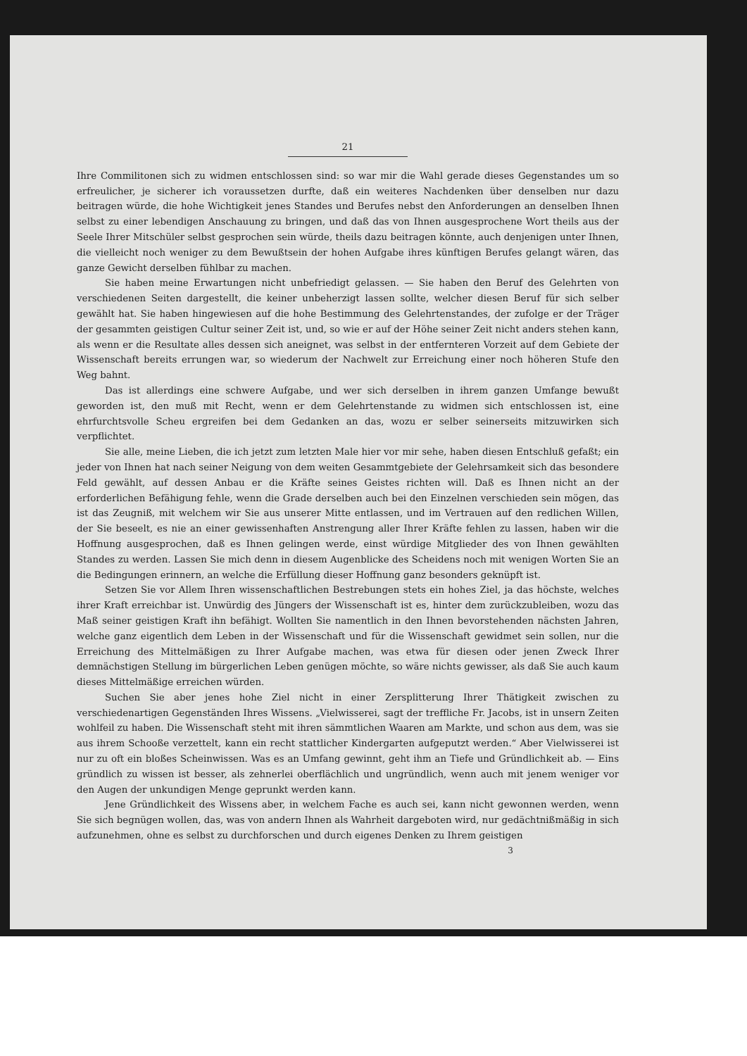21
Ihre Commilitonen sich zu widmen entschlossen sind: so war mir die Wahl gerade dieses Gegenstandes um so erfreulicher, je sicherer ich voraussetzen durfte, daß ein weiteres Nachdenken über denselben nur dazu beitragen würde, die hohe Wichtigkeit jenes Standes und Berufes nebst den Anforderungen an denselben Ihnen selbst zu einer lebendigen Anschauung zu bringen, und daß das von Ihnen ausgesprochene Wort theils aus der Seele Ihrer Mitschüler selbst gesprochen sein würde, theils dazu beitragen könnte, auch denjenigen unter Ihnen, die vielleicht noch weniger zu dem Bewußtsein der hohen Aufgabe ihres künftigen Berufes gelangt wären, das ganze Gewicht derselben fühlbar zu machen.
Sie haben meine Erwartungen nicht unbefriedigt gelassen. — Sie haben den Beruf des Gelehrten von verschiedenen Seiten dargestellt, die keiner unbeherzigt lassen sollte, welcher diesen Beruf für sich selber gewählt hat. Sie haben hingewiesen auf die hohe Bestimmung des Gelehrtenstandes, der zufolge er der Träger der gesammten geistigen Cultur seiner Zeit ist, und, so wie er auf der Höhe seiner Zeit nicht anders stehen kann, als wenn er die Resultate alles dessen sich aneignet, was selbst in der entfernteren Vorzeit auf dem Gebiete der Wissenschaft bereits errungen war, so wiederum der Nachwelt zur Erreichung einer noch höheren Stufe den Weg bahnt.
Das ist allerdings eine schwere Aufgabe, und wer sich derselben in ihrem ganzen Umfange bewußt geworden ist, den muß mit Recht, wenn er dem Gelehrtenstande zu widmen sich entschlossen ist, eine ehrfurchtsvolle Scheu ergreifen bei dem Gedanken an das, wozu er selber seinerseits mitzuwirken sich verpflichtet.
Sie alle, meine Lieben, die ich jetzt zum letzten Male hier vor mir sehe, haben diesen Entschluß gefaßt; ein jeder von Ihnen hat nach seiner Neigung von dem weiten Gesammtgebiete der Gelehrsamkeit sich das besondere Feld gewählt, auf dessen Anbau er die Kräfte seines Geistes richten will. Daß es Ihnen nicht an der erforderlichen Befähigung fehle, wenn die Grade derselben auch bei den Einzelnen verschieden sein mögen, das ist das Zeugniß, mit welchem wir Sie aus unserer Mitte entlassen, und im Vertrauen auf den redlichen Willen, der Sie beseelt, es nie an einer gewissenhaften Anstrengung aller Ihrer Kräfte fehlen zu lassen, haben wir die Hoffnung ausgesprochen, daß es Ihnen gelingen werde, einst würdige Mitglieder des von Ihnen gewählten Standes zu werden. Lassen Sie mich denn in diesem Augenblicke des Scheidens noch mit wenigen Worten Sie an die Bedingungen erinnern, an welche die Erfüllung dieser Hoffnung ganz besonders geknüpft ist.
Setzen Sie vor Allem Ihren wissenschaftlichen Bestrebungen stets ein hohes Ziel, ja das höchste, welches ihrer Kraft erreichbar ist. Unwürdig des Jüngers der Wissenschaft ist es, hinter dem zurückzubleiben, wozu das Maß seiner geistigen Kraft ihn befähigt. Wollten Sie namentlich in den Ihnen bevorstehenden nächsten Jahren, welche ganz eigentlich dem Leben in der Wissenschaft und für die Wissenschaft gewidmet sein sollen, nur die Erreichung des Mittelmäßigen zu Ihrer Aufgabe machen, was etwa für diesen oder jenen Zweck Ihrer demnächstigen Stellung im bürgerlichen Leben genügen möchte, so wäre nichts gewisser, als daß Sie auch kaum dieses Mittelmäßige erreichen würden.
Suchen Sie aber jenes hohe Ziel nicht in einer Zersplitterung Ihrer Thätigkeit zwischen zu verschiedenartigen Gegenständen Ihres Wissens. „Vielwisserei, sagt der treffliche Fr. Jacobs, ist in unsern Zeiten wohlfeil zu haben. Die Wissenschaft steht mit ihren sämmtlichen Waaren am Markte, und schon aus dem, was sie aus ihrem Schooße verzettelt, kann ein recht stattlicher Kindergarten aufgeputzt werden.“ Aber Vielwisserei ist nur zu oft ein bloßes Scheinwissen. Was es an Umfang gewinnt, geht ihm an Tiefe und Gründlichkeit ab. — Eins gründlich zu wissen ist besser, als zehnerlei oberflächlich und ungründlich, wenn auch mit jenem weniger vor den Augen der unkundigen Menge geprunkt werden kann.
Jene Gründlichkeit des Wissens aber, in welchem Fache es auch sei, kann nicht gewonnen werden, wenn Sie sich begnügen wollen, das, was von andern Ihnen als Wahrheit dargeboten wird, nur gedächtnißmäßig in sich aufzunehmen, ohne es selbst zu durchforschen und durch eigenes Denken zu Ihrem geistigen
3